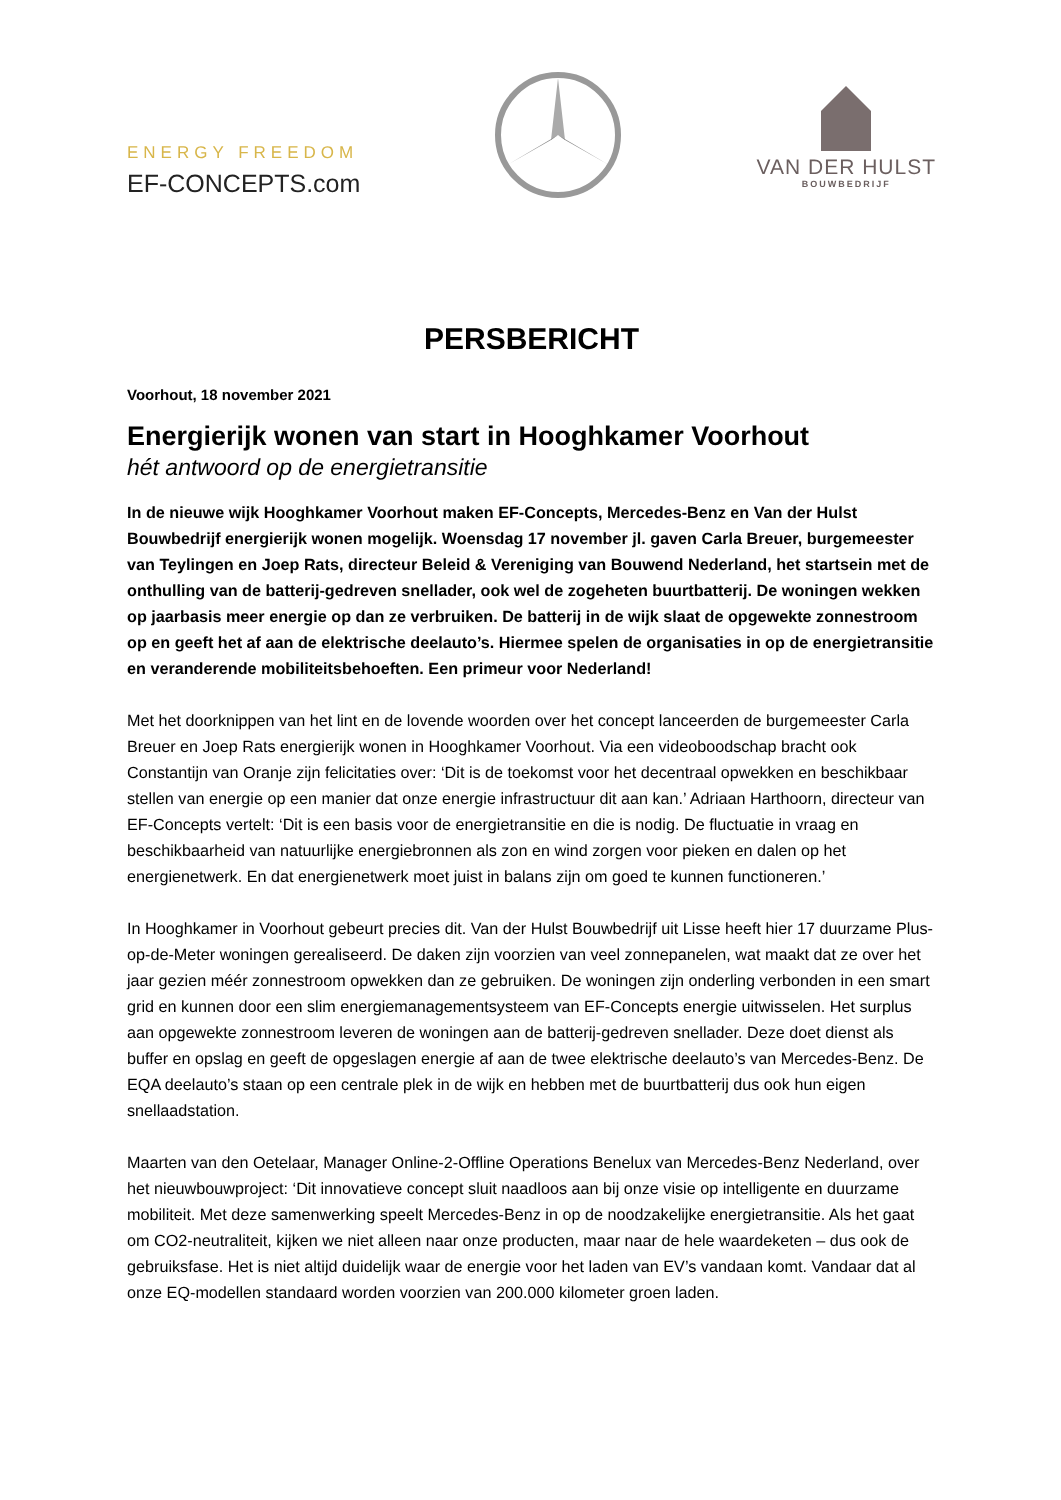ENERGY FREEDOM
EF-CONCEPTS.com
VAN DER HULST
BOUWBEDRIJF
PERSBERICHT
Voorhout, 18 november 2021
Energierijk wonen van start in Hooghkamer Voorhout
hét antwoord op de energietransitie
In de nieuwe wijk Hooghkamer Voorhout maken EF-Concepts, Mercedes-Benz en Van der Hulst Bouwbedrijf energierijk wonen mogelijk. Woensdag 17 november jl. gaven Carla Breuer, burgemeester van Teylingen en Joep Rats, directeur Beleid & Vereniging van Bouwend Nederland, het startsein met de onthulling van de batterij-gedreven snellader, ook wel de zogeheten buurtbatterij. De woningen wekken op jaarbasis meer energie op dan ze verbruiken. De batterij in de wijk slaat de opgewekte zonnestroom op en geeft het af aan de elektrische deelauto’s. Hiermee spelen de organisaties in op de energietransitie en veranderende mobiliteitsbehoeften. Een primeur voor Nederland!
Met het doorknippen van het lint en de lovende woorden over het concept lanceerden de burgemeester Carla Breuer en Joep Rats energierijk wonen in Hooghkamer Voorhout. Via een videoboodschap bracht ook Constantijn van Oranje zijn felicitaties over: ‘Dit is de toekomst voor het decentraal opwekken en beschikbaar stellen van energie op een manier dat onze energie infrastructuur dit aan kan.’ Adriaan Harthoorn, directeur van EF-Concepts vertelt: ‘Dit is een basis voor de energietransitie en die is nodig. De fluctuatie in vraag en beschikbaarheid van natuurlijke energiebronnen als zon en wind zorgen voor pieken en dalen op het energienetwerk. En dat energienetwerk moet juist in balans zijn om goed te kunnen functioneren.’
In Hooghkamer in Voorhout gebeurt precies dit. Van der Hulst Bouwbedrijf uit Lisse heeft hier 17 duurzame Plus-op-de-Meter woningen gerealiseerd. De daken zijn voorzien van veel zonnepanelen, wat maakt dat ze over het jaar gezien méér zonnestroom opwekken dan ze gebruiken. De woningen zijn onderling verbonden in een smart grid en kunnen door een slim energiemanagementsysteem van EF-Concepts energie uitwisselen. Het surplus aan opgewekte zonnestroom leveren de woningen aan de batterij-gedreven snellader. Deze doet dienst als buffer en opslag en geeft de opgeslagen energie af aan de twee elektrische deelauto’s van Mercedes-Benz. De EQA deelauto’s staan op een centrale plek in de wijk en hebben met de buurtbatterij dus ook hun eigen snellaadstation.
Maarten van den Oetelaar, Manager Online-2-Offline Operations Benelux van Mercedes-Benz Nederland, over het nieuwbouwproject: ‘Dit innovatieve concept sluit naadloos aan bij onze visie op intelligente en duurzame mobiliteit. Met deze samenwerking speelt Mercedes-Benz in op de noodzakelijke energietransitie. Als het gaat om CO2-neutraliteit, kijken we niet alleen naar onze producten, maar naar de hele waardeketen – dus ook de gebruiksfase. Het is niet altijd duidelijk waar de energie voor het laden van EV’s vandaan komt. Vandaar dat al onze EQ-modellen standaard worden voorzien van 200.000 kilometer groen laden.